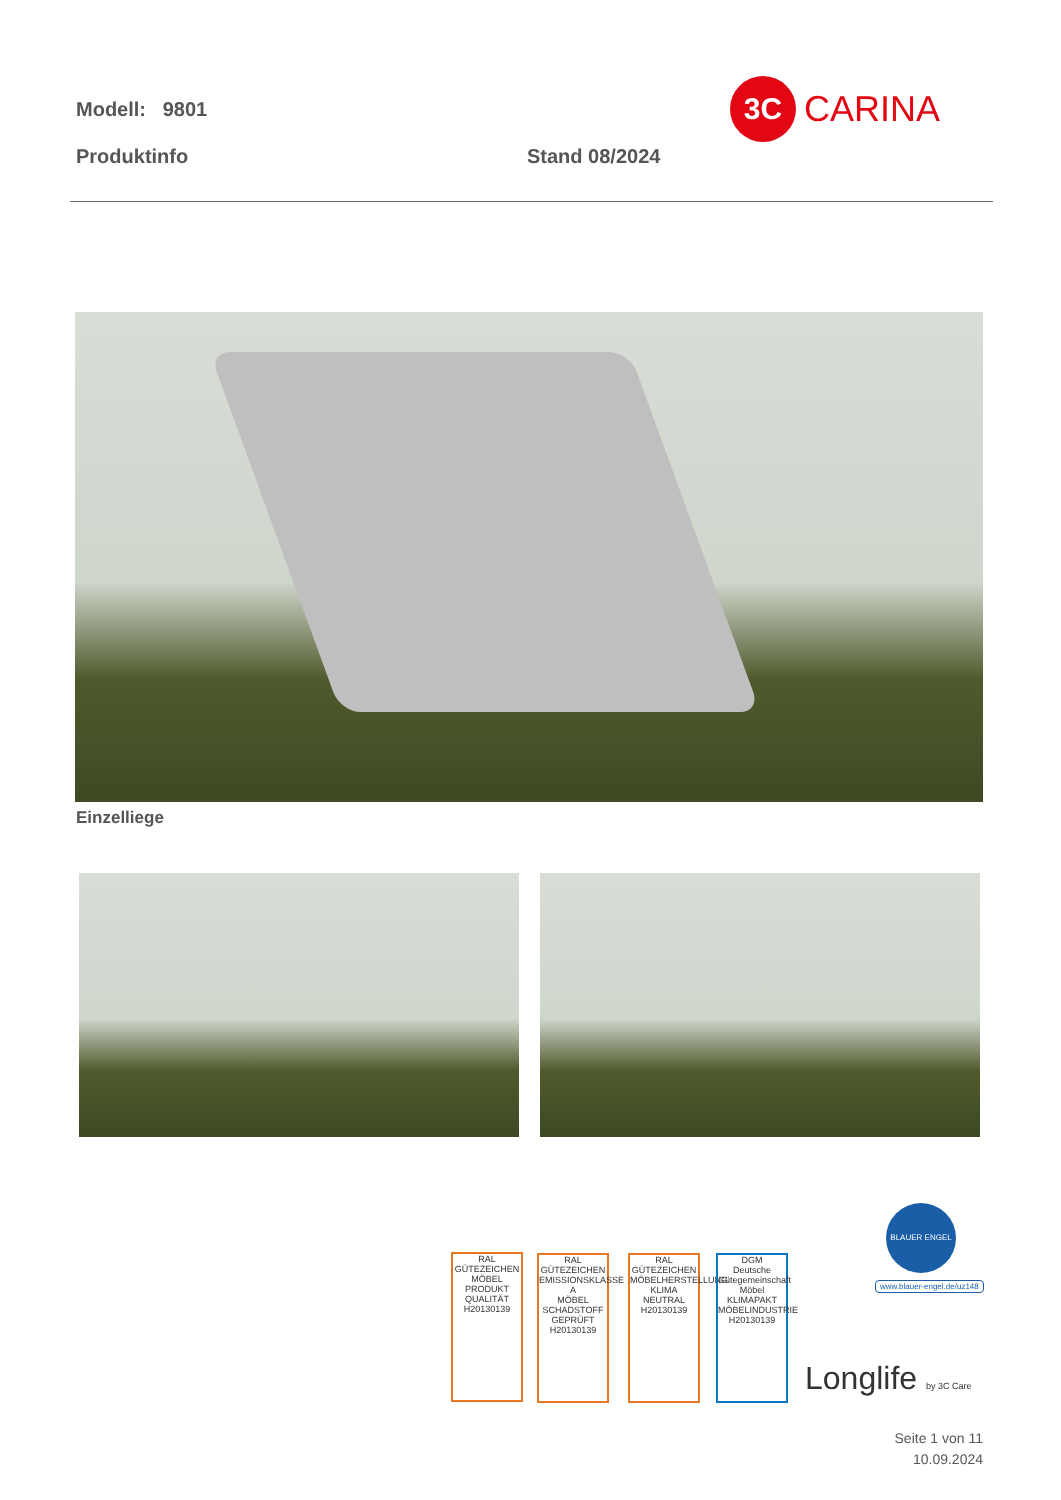Modell: 9801
Produktinfo Stand 08/2024
3C
CARINA
Einzelliege
RAL
GÜTEZEICHEN
MÖBEL PRODUKT QUALITÄT
H20130139
RAL
GÜTEZEICHEN
EMISSIONSKLASSE A
MÖBEL SCHADSTOFF GEPRÜFT
H20130139
RAL
GÜTEZEICHEN
MÖBELHERSTELLUNG KLIMA NEUTRAL
H20130139
DGM
Deutsche Gütegemeinschaft Möbel
KLIMAPAKT MÖBELINDUSTRIE
H20130139
BLAUER ENGEL
www.blauer-engel.de/uz148
Longlife by 3C Care
Seite 1 von 11
10.09.2024